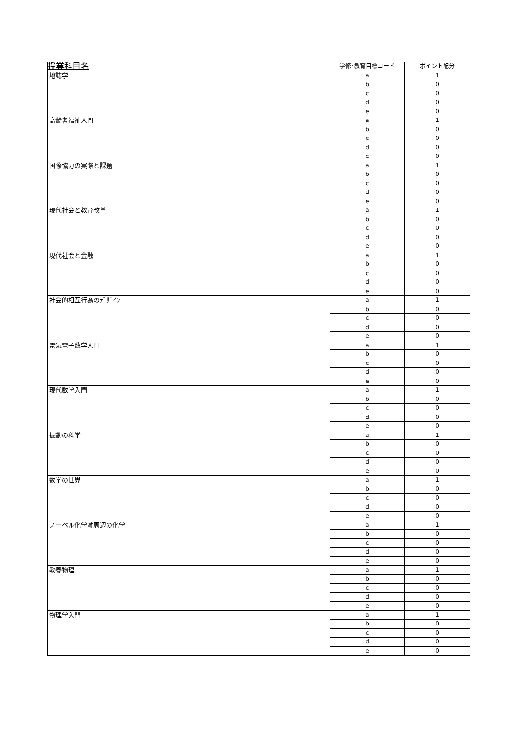| 授業科目名 | 学修･教育目標コード | ポイント配分 |
| --- | --- | --- |
| 地誌学 | a | 1 |
| | b | 0 |
| | c | 0 |
| | d | 0 |
| | e | 0 |
| 高齢者福祉入門 | a | 1 |
| | b | 0 |
| | c | 0 |
| | d | 0 |
| | e | 0 |
| 国際協力の実際と課題 | a | 1 |
| | b | 0 |
| | c | 0 |
| | d | 0 |
| | e | 0 |
| 現代社会と教育改革 | a | 1 |
| | b | 0 |
| | c | 0 |
| | d | 0 |
| | e | 0 |
| 現代社会と金融 | a | 1 |
| | b | 0 |
| | c | 0 |
| | d | 0 |
| | e | 0 |
| 社会的相互行為のﾃﾞｻﾞｲﾝ | a | 1 |
| | b | 0 |
| | c | 0 |
| | d | 0 |
| | e | 0 |
| 電気電子数学入門 | a | 1 |
| | b | 0 |
| | c | 0 |
| | d | 0 |
| | e | 0 |
| 現代数学入門 | a | 1 |
| | b | 0 |
| | c | 0 |
| | d | 0 |
| | e | 0 |
| 振動の科学 | a | 1 |
| | b | 0 |
| | c | 0 |
| | d | 0 |
| | e | 0 |
| 数学の世界 | a | 1 |
| | b | 0 |
| | c | 0 |
| | d | 0 |
| | e | 0 |
| ノーベル化学賞周辺の化学 | a | 1 |
| | b | 0 |
| | c | 0 |
| | d | 0 |
| | e | 0 |
| 教養物理 | a | 1 |
| | b | 0 |
| | c | 0 |
| | d | 0 |
| | e | 0 |
| 物理学入門 | a | 1 |
| | b | 0 |
| | c | 0 |
| | d | 0 |
| | e | 0 |